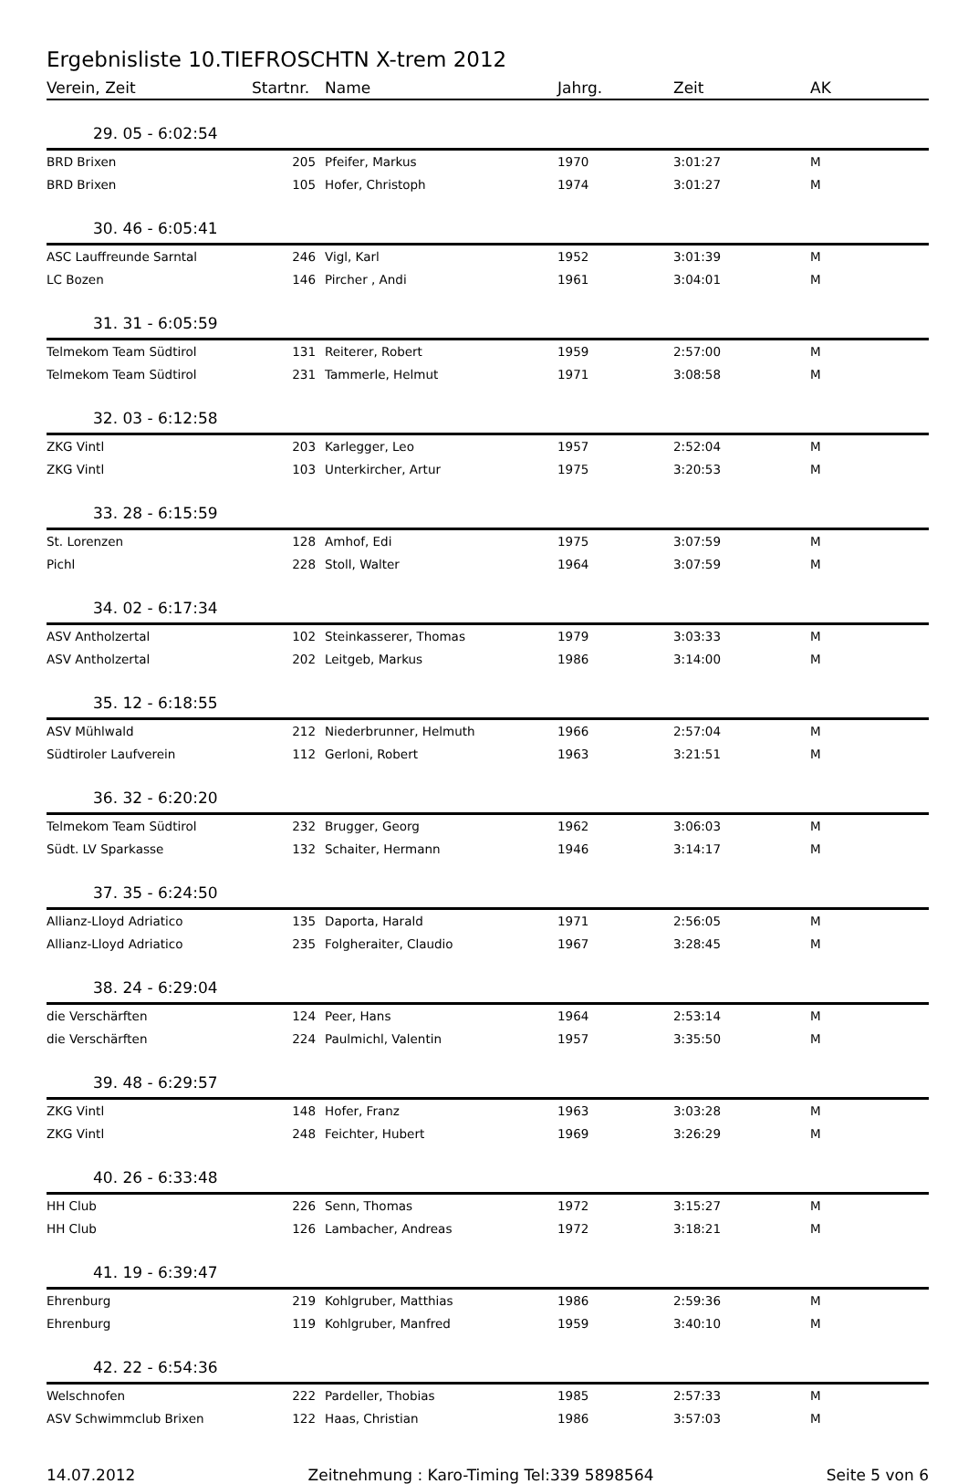Ergebnisliste 10.TIEFROSCHTN X-trem 2012
| Verein, Zeit | Startnr. | Name | Jahrg. | Zeit | AK |
| --- | --- | --- | --- | --- | --- |
| 29. 05 - 6:02:54 | | | | | |
| BRD Brixen | 205 | Pfeifer, Markus | 1970 | 3:01:27 | M |
| BRD Brixen | 105 | Hofer, Christoph | 1974 | 3:01:27 | M |
| 30. 46 - 6:05:41 | | | | | |
| ASC Lauffreunde Sarntal | 246 | Vigl, Karl | 1952 | 3:01:39 | M |
| LC Bozen | 146 | Pircher , Andi | 1961 | 3:04:01 | M |
| 31. 31 - 6:05:59 | | | | | |
| Telmekom Team Südtirol | 131 | Reiterer, Robert | 1959 | 2:57:00 | M |
| Telmekom Team Südtirol | 231 | Tammerle, Helmut | 1971 | 3:08:58 | M |
| 32. 03 - 6:12:58 | | | | | |
| ZKG Vintl | 203 | Karlegger, Leo | 1957 | 2:52:04 | M |
| ZKG Vintl | 103 | Unterkircher, Artur | 1975 | 3:20:53 | M |
| 33. 28 - 6:15:59 | | | | | |
| St. Lorenzen | 128 | Amhof, Edi | 1975 | 3:07:59 | M |
| Pichl | 228 | Stoll, Walter | 1964 | 3:07:59 | M |
| 34. 02 - 6:17:34 | | | | | |
| ASV Antholzertal | 102 | Steinkasserer, Thomas | 1979 | 3:03:33 | M |
| ASV Antholzertal | 202 | Leitgeb, Markus | 1986 | 3:14:00 | M |
| 35. 12 - 6:18:55 | | | | | |
| ASV Mühlwald | 212 | Niederbrunner, Helmuth | 1966 | 2:57:04 | M |
| Südtiroler Laufverein | 112 | Gerloni, Robert | 1963 | 3:21:51 | M |
| 36. 32 - 6:20:20 | | | | | |
| Telmekom Team Südtirol | 232 | Brugger, Georg | 1962 | 3:06:03 | M |
| Südt. LV Sparkasse | 132 | Schaiter, Hermann | 1946 | 3:14:17 | M |
| 37. 35 - 6:24:50 | | | | | |
| Allianz-Lloyd Adriatico | 135 | Daporta, Harald | 1971 | 2:56:05 | M |
| Allianz-Lloyd Adriatico | 235 | Folgheraiter, Claudio | 1967 | 3:28:45 | M |
| 38. 24 - 6:29:04 | | | | | |
| die Verschärften | 124 | Peer, Hans | 1964 | 2:53:14 | M |
| die Verschärften | 224 | Paulmichl, Valentin | 1957 | 3:35:50 | M |
| 39. 48 - 6:29:57 | | | | | |
| ZKG Vintl | 148 | Hofer, Franz | 1963 | 3:03:28 | M |
| ZKG Vintl | 248 | Feichter, Hubert | 1969 | 3:26:29 | M |
| 40. 26 - 6:33:48 | | | | | |
| HH Club | 226 | Senn, Thomas | 1972 | 3:15:27 | M |
| HH Club | 126 | Lambacher, Andreas | 1972 | 3:18:21 | M |
| 41. 19 - 6:39:47 | | | | | |
| Ehrenburg | 219 | Kohlgruber, Matthias | 1986 | 2:59:36 | M |
| Ehrenburg | 119 | Kohlgruber, Manfred | 1959 | 3:40:10 | M |
| 42. 22 - 6:54:36 | | | | | |
| Welschnofen | 222 | Pardeller, Thobias | 1985 | 2:57:33 | M |
| ASV Schwimmclub Brixen | 122 | Haas, Christian | 1986 | 3:57:03 | M |
14.07.2012 Zeitnehmung : Karo-Timing Tel:339 5898564 Seite 5 von 6